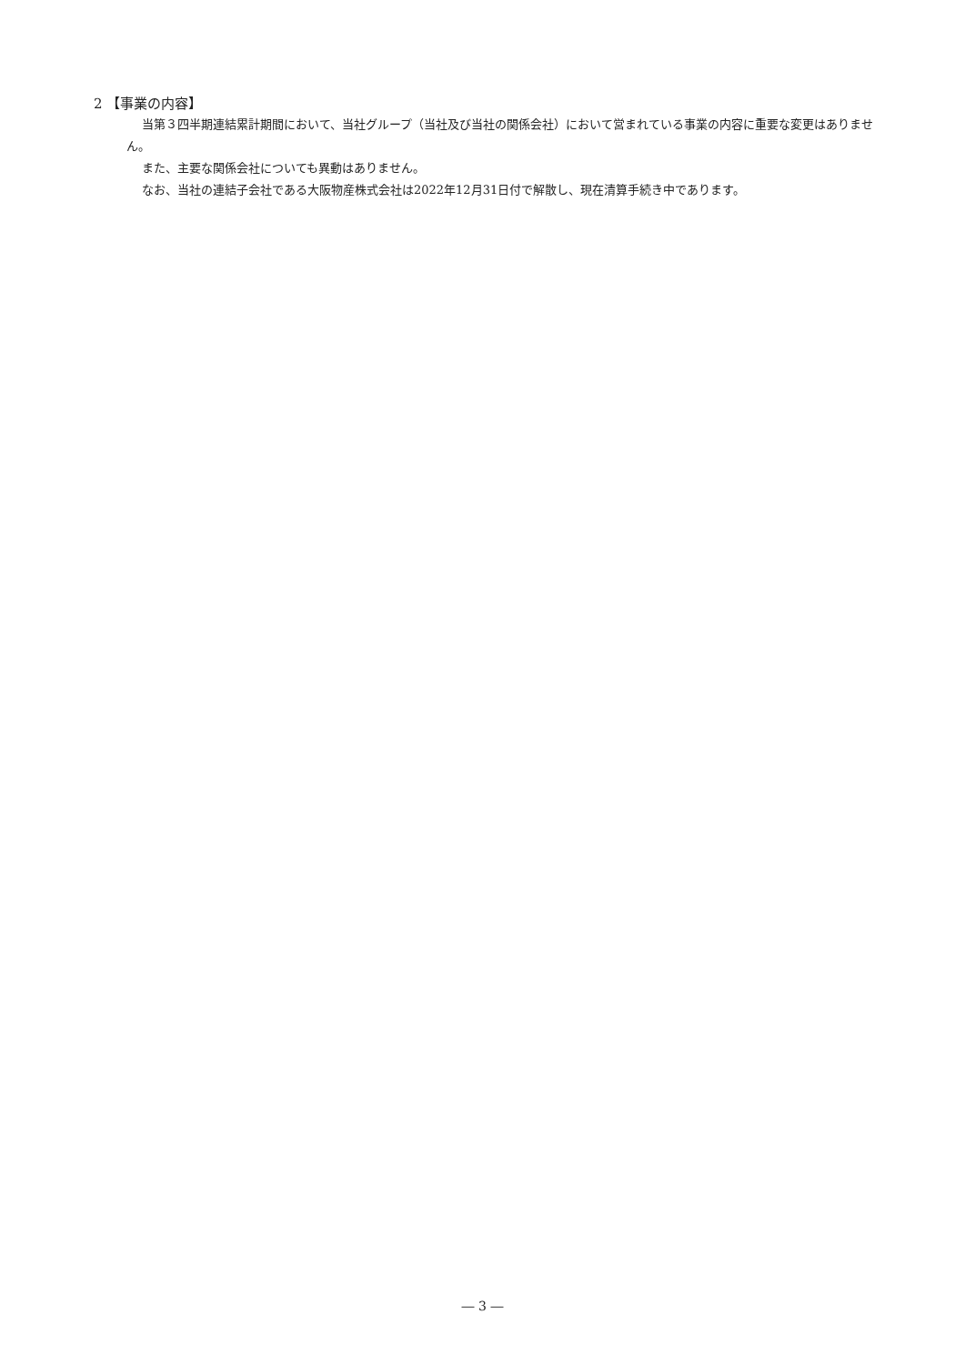2 【事業の内容】
当第３四半期連結累計期間において、当社グループ（当社及び当社の関係会社）において営まれている事業の内容に重要な変更はありません。
また、主要な関係会社についても異動はありません。
なお、当社の連結子会社である大阪物産株式会社は2022年12月31日付で解散し、現在清算手続き中であります。
― 3 ―